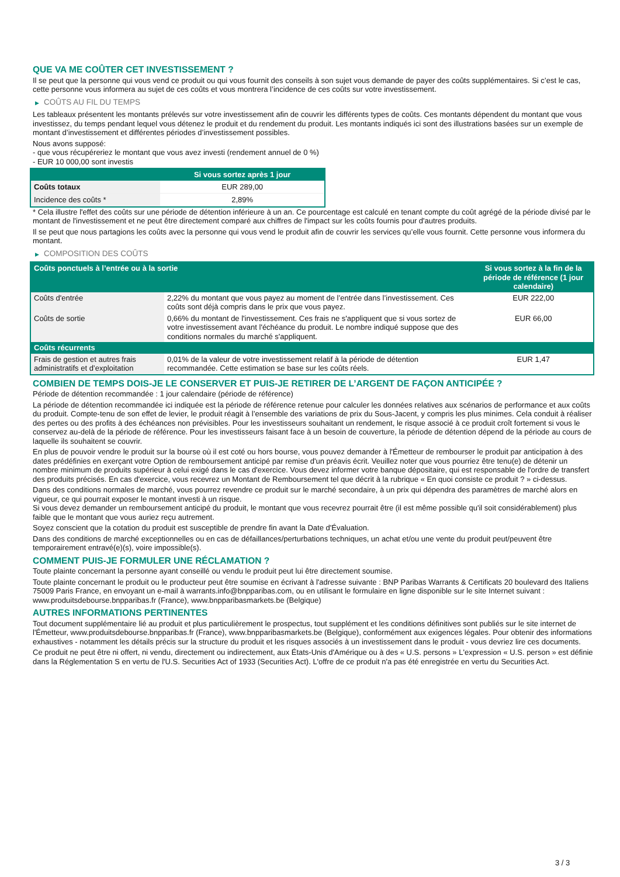QUE VA ME COÛTER CET INVESTISSEMENT ?
Il se peut que la personne qui vous vend ce produit ou qui vous fournit des conseils à son sujet vous demande de payer des coûts supplémentaires. Si c’est le cas, cette personne vous informera au sujet de ces coûts et vous montrera l’incidence de ces coûts sur votre investissement.
▶ COÛTS AU FIL DU TEMPS
Les tableaux présentent les montants prélevés sur votre investissement afin de couvrir les différents types de coûts. Ces montants dépendent du montant que vous investissez, du temps pendant lequel vous détenez le produit et du rendement du produit. Les montants indiqués ici sont des illustrations basées sur un exemple de montant d’investissement et différentes périodes d’investissement possibles.
Nous avons supposé:
- que vous récupéreriez le montant que vous avez investi (rendement annuel de 0 %)
- EUR 10 000,00 sont investis
| | Si vous sortez après 1 jour |
| --- | --- |
| Coûts totaux | EUR 289,00 |
| Incidence des coûts * | 2,89% |
* Cela illustre l'effet des coûts sur une période de détention inférieure à un an. Ce pourcentage est calculé en tenant compte du coût agrégé de la période divisé par le montant de l'investissement et ne peut être directement comparé aux chiffres de l'impact sur les coûts fournis pour d'autres produits.
Il se peut que nous partagions les coûts avec la personne qui vous vend le produit afin de couvrir les services qu’elle vous fournit. Cette personne vous informera du montant.
▶ COMPOSITION DES COÛTS
| Coûts ponctuels à l’entrée ou à la sortie | | Si vous sortez à la fin de la période de référence (1 jour calendaire) |
| --- | --- | --- |
| Coûts d'entrée | 2,22% du montant que vous payez au moment de l’entrée dans l’investissement. Ces coûts sont déjà compris dans le prix que vous payez. | EUR 222,00 |
| Coûts de sortie | 0,66% du montant de l'investissement. Ces frais ne s'appliquent que si vous sortez de votre investissement avant l'échéance du produit. Le nombre indiqué suppose que des conditions normales du marché s'appliquent. | EUR 66,00 |
| Coûts récurrents | | |
| Frais de gestion et autres frais administratifs et d’exploitation | 0,01% de la valeur de votre investissement relatif à la période de détention recommandée. Cette estimation se base sur les coûts réels. | EUR 1,47 |
COMBIEN DE TEMPS DOIS-JE LE CONSERVER ET PUIS-JE RETIRER DE L’ARGENT DE FAÇON ANTICIPÉE ?
Période de détention recommandée : 1 jour calendaire (période de référence)
La période de détention recommandée ici indiquée est la période de référence retenue pour calculer les données relatives aux scénarios de performance et aux coûts du produit. Compte-tenu de son effet de levier, le produit réagit à l’ensemble des variations de prix du Sous-Jacent, y compris les plus minimes. Cela conduit à réaliser des pertes ou des profits à des échéances non prévisibles. Pour les investisseurs souhaitant un rendement, le risque associé à ce produit croît fortement si vous le conservez au-delà de la période de référence. Pour les investisseurs faisant face à un besoin de couverture, la période de détention dépend de la période au cours de laquelle ils souhaitent se couvrir.
En plus de pouvoir vendre le produit sur la bourse où il est coté ou hors bourse, vous pouvez demander à l'Émetteur de rembourser le produit par anticipation à des dates prédéfinies en exerçant votre Option de remboursement anticipé par remise d'un préavis écrit. Veuillez noter que vous pourriez être tenu(e) de détenir un nombre minimum de produits supérieur à celui exigé dans le cas d'exercice. Vous devez informer votre banque dépositaire, qui est responsable de l'ordre de transfert des produits précisés. En cas d'exercice, vous recevrez un Montant de Remboursement tel que décrit à la rubrique « En quoi consiste ce produit ? » ci-dessus.
Dans des conditions normales de marché, vous pourrez revendre ce produit sur le marché secondaire, à un prix qui dépendra des paramètres de marché alors en vigueur, ce qui pourrait exposer le montant investi à un risque.
Si vous devez demander un remboursement anticipé du produit, le montant que vous recevrez pourrait être (il est même possible qu'il soit considérablement) plus faible que le montant que vous auriez reçu autrement.
Soyez conscient que la cotation du produit est susceptible de prendre fin avant la Date d'Évaluation.
Dans des conditions de marché exceptionnelles ou en cas de défaillances/perturbations techniques, un achat et/ou une vente du produit peut/peuvent être temporairement entravé(e)(s), voire impossible(s).
COMMENT PUIS-JE FORMULER UNE RÉCLAMATION ?
Toute plainte concernant la personne ayant conseillé ou vendu le produit peut lui être directement soumise.
Toute plainte concernant le produit ou le producteur peut être soumise en écrivant à l'adresse suivante : BNP Paribas Warrants & Certificats 20 boulevard des Italiens 75009 Paris France, en envoyant un e-mail à warrants.info@bnpparibas.com, ou en utilisant le formulaire en ligne disponible sur le site Internet suivant : www.produitsdebourse.bnpparibas.fr (France), www.bnpparibasmarkets.be (Belgique)
AUTRES INFORMATIONS PERTINENTES
Tout document supplémentaire lié au produit et plus particulièrement le prospectus, tout supplément et les conditions définitives sont publiés sur le site internet de l'Émetteur, www.produitsdebourse.bnpparibas.fr (France), www.bnpparibasmarkets.be (Belgique), conformément aux exigences légales. Pour obtenir des informations exhaustives - notamment les détails précis sur la structure du produit et les risques associés à un investissement dans le produit - vous devriez lire ces documents.
Ce produit ne peut être ni offert, ni vendu, directement ou indirectement, aux États-Unis d'Amérique ou à des « U.S. persons » L'expression « U.S. person » est définie dans la Réglementation S en vertu de l'U.S. Securities Act of 1933 (Securities Act). L'offre de ce produit n'a pas été enregistrée en vertu du Securities Act.
3 / 3